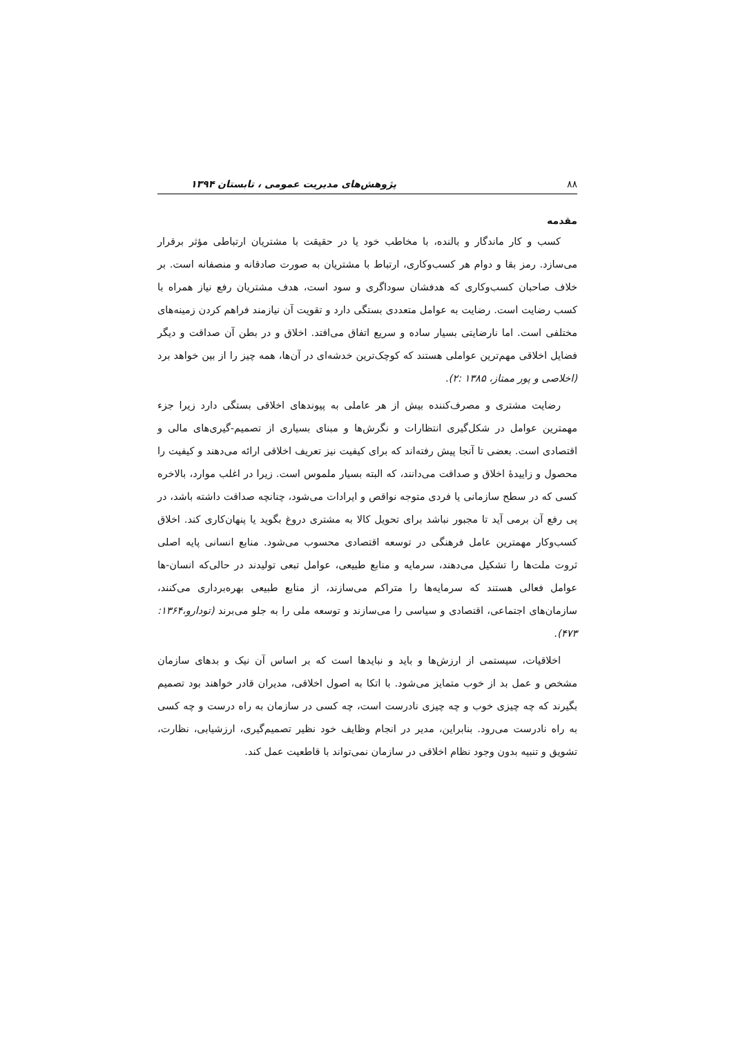۸۸ پژوهش‌های مدیریت عمومی ، تابستان ۱۳۹۴
مقدمه
کسب و کار ماندگار و بالنده، با مخاطب خود یا در حقیقت با مشتریان ارتباطی مؤثر برقرار می‌سازد. رمز بقا و دوام هر کسب‌وکاری، ارتباط با مشتریان به صورت صادقانه و منصفانه است. بر خلاف صاحبان کسب‌وکاری که هدفشان سوداگری و سود است، هدف مشتریان رفع نیاز همراه با کسب رضایت است. رضایت به عوامل متعددی بستگی دارد و تقویت آن نیازمند فراهم کردن زمینه‌های مختلفی است. اما نارضایتی بسیار ساده و سریع اتفاق می‌افتد. اخلاق و در بطن آن صداقت و دیگر فضایل اخلاقی مهم‌ترین عواملی هستند که کوچک‌ترین خدشه‌ای در آن‌ها، همه چیز را از بین خواهد برد (اخلاصی و پور ممتاز، ۱۳۸۵ :۲).
رضایت مشتری و مصرف‌کننده بیش از هر عاملی به پیوندهای اخلاقی بستگی دارد زیرا جزء مهمترین عوامل در شکل‌گیری انتظارات و نگرش‌ها و مبنای بسیاری از تصمیم-گیری‌های مالی و اقتصادی است. بعضی تا آنجا پیش رفته‌اند که برای کیفیت نیز تعریف اخلاقی ارائه می‌دهند و کیفیت را محصول و زاییدهٔ اخلاق و صداقت می‌دانند، که البته بسیار ملموس است. زیرا در اغلب موارد، بالاخره کسی که در سطح سازمانی یا فردی متوجه نواقص و ایرادات می‌شود، چنانچه صداقت داشته باشد، در پی رفع آن برمی آید تا مجبور نباشد برای تحویل کالا به مشتری دروغ بگوید یا پنهان‌کاری کند. اخلاق کسب‌وکار مهمترین عامل فرهنگی در توسعه اقتصادی محسوب می‌شود. منابع انسانی پایه اصلی ثروت ملت‌ها را تشکیل می‌دهند، سرمایه و منابع طبیعی، عوامل تبعی تولیدند در حالی‌که انسان-ها عوامل فعالی هستند که سرمایه‌ها را متراکم می‌سازند، از منابع طبیعی بهره‌برداری می‌کنند، سازمان‌های اجتماعی، اقتصادی و سیاسی را می‌سازند و توسعه ملی را به جلو می‌برند (تودارو،۱۳۶۴: ۴۷۳).
اخلاقیات، سیستمی از ارزش‌ها و باید و نبایدها است که بر اساس آن نیک و بدهای سازمان مشخص و عمل بد از خوب متمایز می‌شود. با اتکا به اصول اخلاقی، مدیران قادر خواهند بود تصمیم بگیرند که چه چیزی خوب و چه چیزی نادرست است، چه کسی در سازمان به راه درست و چه کسی به راه نادرست می‌رود. بنابراین، مدیر در انجام وظایف خود نظیر تصمیم‌گیری، ارزشیابی، نظارت، تشویق و تنبیه بدون وجود نظام اخلاقی در سازمان نمی‌تواند با قاطعیت عمل کند.